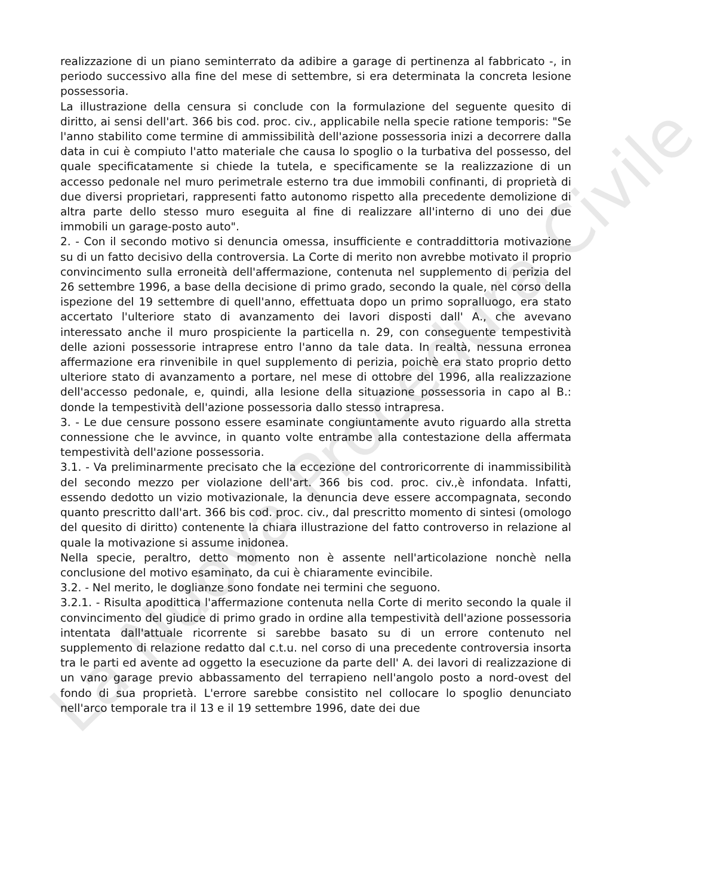La Nuova Procedura Civile
realizzazione di un piano seminterrato da adibire a garage di pertinenza al fabbricato -, in periodo successivo alla fine del mese di settembre, si era determinata la concreta lesione possessoria.
La illustrazione della censura si conclude con la formulazione del seguente quesito di diritto, ai sensi dell'art. 366 bis cod. proc. civ., applicabile nella specie ratione temporis: "Se l'anno stabilito come termine di ammissibilità dell'azione possessoria inizi a decorrere dalla data in cui è compiuto l'atto materiale che causa lo spoglio o la turbativa del possesso, del quale specificatamente si chiede la tutela, e specificamente se la realizzazione di un accesso pedonale nel muro perimetrale esterno tra due immobili confinanti, di proprietà di due diversi proprietari, rappresenti fatto autonomo rispetto alla precedente demolizione di altra parte dello stesso muro eseguita al fine di realizzare all'interno di uno dei due immobili un garage-posto auto".
2. - Con il secondo motivo si denuncia omessa, insufficiente e contraddittoria motivazione su di un fatto decisivo della controversia. La Corte di merito non avrebbe motivato il proprio convincimento sulla erroneità dell'affermazione, contenuta nel supplemento di perizia del 26 settembre 1996, a base della decisione di primo grado, secondo la quale, nel corso della ispezione del 19 settembre di quell'anno, effettuata dopo un primo sopralluogo, era stato accertato l'ulteriore stato di avanzamento dei lavori disposti dall' A., che avevano interessato anche il muro prospiciente la particella n. 29, con conseguente tempestività delle azioni possessorie intraprese entro l'anno da tale data. In realtà, nessuna erronea affermazione era rinvenibile in quel supplemento di perizia, poichè era stato proprio detto ulteriore stato di avanzamento a portare, nel mese di ottobre del 1996, alla realizzazione dell'accesso pedonale, e, quindi, alla lesione della situazione possessoria in capo al B.: donde la tempestività dell'azione possessoria dallo stesso intrapresa.
3. - Le due censure possono essere esaminate congiuntamente avuto riguardo alla stretta connessione che le avvince, in quanto volte entrambe alla contestazione della affermata tempestività dell'azione possessoria.
3.1. - Va preliminarmente precisato che la eccezione del controricorrente di inammissibilità del secondo mezzo per violazione dell'art. 366 bis cod. proc. civ.,è infondata. Infatti, essendo dedotto un vizio motivazionale, la denuncia deve essere accompagnata, secondo quanto prescritto dall'art. 366 bis cod. proc. civ., dal prescritto momento di sintesi (omologo del quesito di diritto) contenente la chiara illustrazione del fatto controverso in relazione al quale la motivazione si assume inidonea.
Nella specie, peraltro, detto momento non è assente nell'articolazione nonchè nella conclusione del motivo esaminato, da cui è chiaramente evincibile.
3.2. - Nel merito, le doglianze sono fondate nei termini che seguono.
3.2.1. - Risulta apodittica l'affermazione contenuta nella Corte di merito secondo la quale il convincimento del giudice di primo grado in ordine alla tempestività dell'azione possessoria intentata dall'attuale ricorrente si sarebbe basato su di un errore contenuto nel supplemento di relazione redatto dal c.t.u. nel corso di una precedente controversia insorta tra le parti ed avente ad oggetto la esecuzione da parte dell' A. dei lavori di realizzazione di un vano garage previo abbassamento del terrapieno nell'angolo posto a nord-ovest del fondo di sua proprietà. L'errore sarebbe consistito nel collocare lo spoglio denunciato nell'arco temporale tra il 13 e il 19 settembre 1996, date dei due